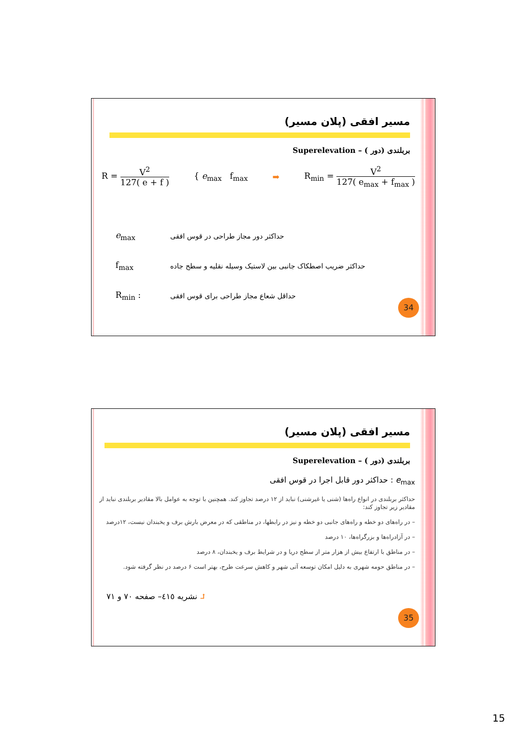مسیر افقی (پلان مسیر)
بربلندی (دور ) – Superelevation
R = V<sup>2</sup>
127( e + f )
{ e<sub>max</sub> f<sub>max</sub> ➡
R<sub>min</sub> = V<sup>2</sup>
127( e<sub>max</sub> + f<sub>max</sub> )
e<sub>max</sub> حداکثر دور مجاز طراحی در قوس افقی
f<sub>max</sub> حداکثر ضریب اصطکاک جانبی بین لاستیک وسیله نقلیه و سطح جاده
R<sub>min</sub> : حداقل شعاع مجاز طراحی برای قوس افقی
34
مسیر افقی (پلان مسیر)
بربلندی (دور ) – Superelevation
e<sub>max</sub> : حداکثر دور قابل اجرا در قوس افقی
حداکثر بربلندی در انواع راه‌ها (شنی یا غیرشنی) نباید از ۱۲ درصد تجاوز کند. همچنین با توجه به عوامل بالا مقادیر بربلندی نباید از مقادیر زیر تجاوز کند:
– در راه‌های دو خطه و راه‌های جانبی دو خطه و نیز در رابطها، در مناطقی که در معرض بارش برف و یخبندان نیست، ۱۲درصد
– در آزادراه‌ها و بزرگراه‌ها، ۱۰ درصد
– در مناطق با ارتفاع بیش از هزار متر از سطح دریا و در شرایط برف و یخبندان، ۸ درصد
– در مناطق حومه شهری به دلیل امکان توسعه آتی شهر و کاهش سرعت طرح، بهتر است ۶ درصد در نظر گرفته شود.
⮥ نشریه ٤١٥– صفحه ٧٠ و ٧١
35
15